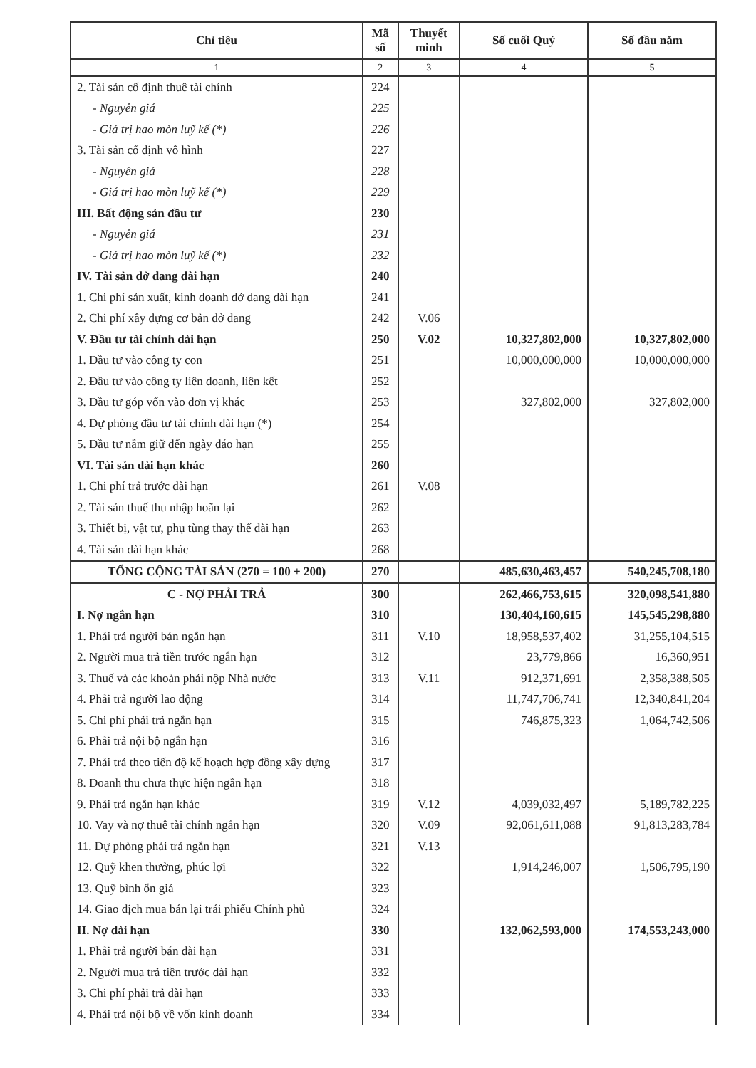| Chỉ tiêu | Mã số | Thuyết minh | Số cuối Quý | Số đầu năm |
| --- | --- | --- | --- | --- |
| 1 | 2 | 3 | 4 | 5 |
| 2. Tài sản cố định thuê tài chính | 224 | | | |
| - Nguyên giá | 225 | | | |
| - Giá trị hao mòn luỹ kế (*) | 226 | | | |
| 3. Tài sản cố định vô hình | 227 | | | |
| - Nguyên giá | 228 | | | |
| - Giá trị hao mòn luỹ kế (*) | 229 | | | |
| III. Bất động sản đầu tư | 230 | | | |
| - Nguyên giá | 231 | | | |
| - Giá trị hao mòn luỹ kế (*) | 232 | | | |
| IV. Tài sản dở dang dài hạn | 240 | | | |
| 1. Chi phí sản xuất, kinh doanh dở dang dài hạn | 241 | | | |
| 2. Chi phí xây dựng cơ bản dở dang | 242 | V.06 | | |
| V. Đầu tư tài chính dài hạn | 250 | V.02 | 10,327,802,000 | 10,327,802,000 |
| 1. Đầu tư vào công ty con | 251 | | 10,000,000,000 | 10,000,000,000 |
| 2. Đầu tư vào công ty liên doanh, liên kết | 252 | | | |
| 3. Đầu tư góp vốn vào đơn vị khác | 253 | | 327,802,000 | 327,802,000 |
| 4. Dự phòng đầu tư tài chính dài hạn (*) | 254 | | | |
| 5. Đầu tư nắm giữ đến ngày đáo hạn | 255 | | | |
| VI. Tài sản dài hạn khác | 260 | | | |
| 1. Chi phí trả trước dài hạn | 261 | V.08 | | |
| 2. Tài sản thuế thu nhập hoãn lại | 262 | | | |
| 3. Thiết bị, vật tư, phụ tùng thay thế dài hạn | 263 | | | |
| 4. Tài sản dài hạn khác | 268 | | | |
| TỔNG CỘNG TÀI SẢN (270 = 100 + 200) | 270 | | 485,630,463,457 | 540,245,708,180 |
| C - NỢ PHẢI TRẢ | 300 | | 262,466,753,615 | 320,098,541,880 |
| I. Nợ ngắn hạn | 310 | | 130,404,160,615 | 145,545,298,880 |
| 1. Phải trả người bán ngắn hạn | 311 | V.10 | 18,958,537,402 | 31,255,104,515 |
| 2. Người mua trả tiền trước ngắn hạn | 312 | | 23,779,866 | 16,360,951 |
| 3. Thuế và các khoản phải nộp Nhà nước | 313 | V.11 | 912,371,691 | 2,358,388,505 |
| 4. Phải trả người lao động | 314 | | 11,747,706,741 | 12,340,841,204 |
| 5. Chi phí phải trả ngắn hạn | 315 | | 746,875,323 | 1,064,742,506 |
| 6. Phải trả nội bộ ngắn hạn | 316 | | | |
| 7. Phải trả theo tiến độ kế hoạch hợp đồng xây dựng | 317 | | | |
| 8. Doanh thu chưa thực hiện ngắn hạn | 318 | | | |
| 9. Phải trả ngắn hạn khác | 319 | V.12 | 4,039,032,497 | 5,189,782,225 |
| 10. Vay và nợ thuê tài chính ngắn hạn | 320 | V.09 | 92,061,611,088 | 91,813,283,784 |
| 11. Dự phòng phải trả ngắn hạn | 321 | V.13 | | |
| 12. Quỹ khen thưởng, phúc lợi | 322 | | 1,914,246,007 | 1,506,795,190 |
| 13. Quỹ bình ổn giá | 323 | | | |
| 14. Giao dịch mua bán lại trái phiếu Chính phủ | 324 | | | |
| II. Nợ dài hạn | 330 | | 132,062,593,000 | 174,553,243,000 |
| 1. Phải trả người bán dài hạn | 331 | | | |
| 2. Người mua trả tiền trước dài hạn | 332 | | | |
| 3. Chi phí phải trả dài hạn | 333 | | | |
| 4. Phải trả nội bộ về vốn kinh doanh | 334 | | | |